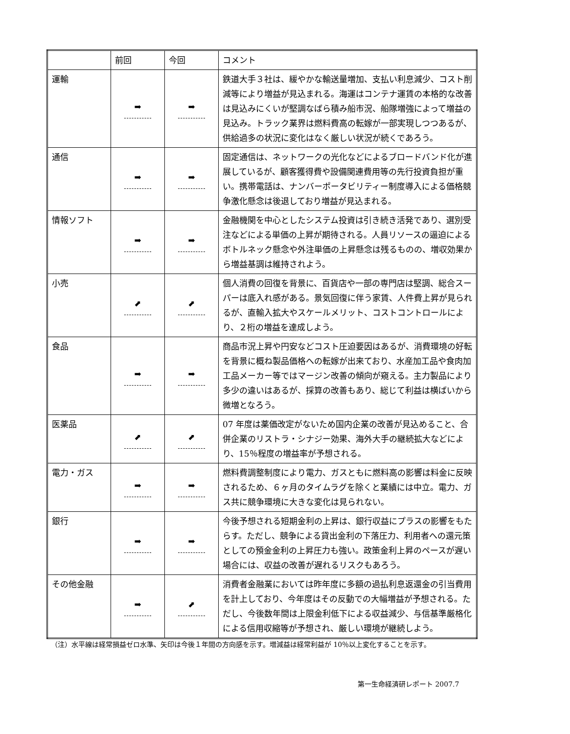| | 前回 | 今回 | コメント |
| --- | --- | --- | --- |
| 運輸 | ➡ | ➡ | 鉄道大手３社は、緩やかな輸送量増加、支払い利息減少、コスト削減等により増益が見込まれる。海運はコンテナ運賃の本格的な改善は見込みにくいが堅調なばら積み船市況、船隊増強によって増益の見込み。トラック業界は燃料費高の転嫁が一部実現しつつあるが、供給過多の状況に変化はなく厳しい状況が続くであろう。 |
| 通信 | ➡ | ➡ | 固定通信は、ネットワークの光化などによるブロードバンド化が進展しているが、顧客獲得費や設備関連費用等の先行投資負担が重い。携帯電話は、ナンバーポータビリティー制度導入による価格競争激化懸念は後退しており増益が見込まれる。 |
| 情報ソフト | ➡ | ➡ | 金融機関を中心としたシステム投資は引き続き活発であり、選別受注などによる単価の上昇が期待される。人員リソースの逼迫によるボトルネック懸念や外注単価の上昇懸念は残るものの、増収効果から増益基調は維持されよう。 |
| 小売 | ⬈ | ⬈ | 個人消費の回復を背景に、百貨店や一部の専門店は堅調、総合スーパーは底入れ感がある。景気回復に伴う家賃、人件費上昇が見られるが、直輸入拡大やスケールメリット、コストコントロールにより、２桁の増益を達成しよう。 |
| 食品 | ➡ | ➡ | 商品市況上昇や円安などコスト圧迫要因はあるが、消費環境の好転を背景に概ね製品価格への転嫁が出来ており、水産加工品や食肉加工品メーカー等ではマージン改善の傾向が窺える。主力製品により多少の違いはあるが、採算の改善もあり、総じて利益は横ばいから微増となろう。 |
| 医薬品 | ⬈ | ⬈ | 07 年度は薬価改定がないため国内企業の改善が見込めること、合併企業のリストラ・シナジー効果、海外大手の継続拡大などにより、15％程度の増益率が予想される。 |
| 電力・ガス | ➡ | ➡ | 燃料費調整制度により電力、ガスともに燃料高の影響は料金に反映されるため、６ヶ月のタイムラグを除くと業績には中立。電力、ガス共に競争環境に大きな変化は見られない。 |
| 銀行 | ➡ | ➡ | 今後予想される短期金利の上昇は、銀行収益にプラスの影響をもたらす。ただし、競争による貸出金利の下落圧力、利用者への還元策としての預金金利の上昇圧力も強い。政策金利上昇のペースが遅い場合には、収益の改善が遅れるリスクもあろう。 |
| その他金融 | ➡ | ⬈ | 消費者金融業においては昨年度に多額の過払利息返還金の引当費用を計上しており、今年度はその反動での大幅増益が予想される。ただし、今後数年間は上限金利低下による収益減少、与信基準厳格化による信用収縮等が予想され、厳しい環境が継続しよう。 |
（注）水平線は経常損益ゼロ水準、矢印は今後１年間の方向感を示す。増減益は経常利益が 10％以上変化することを示す。
第一生命経済研レポート 2007.7